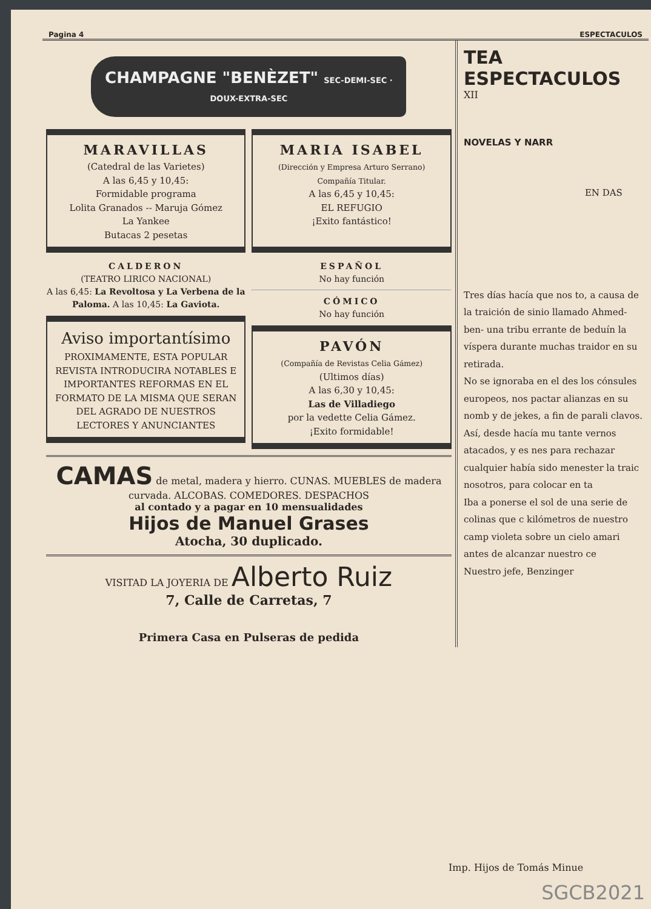Pagina 4 ESPECTACULOS
CHAMPAGNE "BENÈZET" SEC-DEMI-SEC · DOUX-EXTRA-SEC
MARAVILLAS
(Catedral de las Varietes)
A las 6,45 y 10,45:
Formidable programa
Lolita Granados -- Maruja Gómez
La Yankee
Butacas 2 pesetas
MARIA ISABEL
(Dirección y Empresa Arturo Serrano)
Compañía Titular.
A las 6,45 y 10,45:
EL REFUGIO
¡Exito fantástico!
CALDERON
(TEATRO LIRICO NACIONAL)
A las 6,45: La Revoltosa y La Verbena de la Paloma. A las 10,45: La Gaviota.
Aviso importantísimo
PROXIMAMENTE, ESTA POPULAR REVISTA INTRODUCIRA NOTABLES E IMPORTANTES REFORMAS EN EL FORMATO DE LA MISMA QUE SERAN DEL AGRADO DE NUESTROS LECTORES Y ANUNCIANTES
ESPAÑOL
No hay función
CÓMICO
No hay función
PAVÓN
(Compañía de Revistas Celia Gámez)
(Ultimos días)
A las 6,30 y 10,45:
Las de Villadiego
por la vedette Celia Gámez.
¡Exito formidable!
CAMAS de metal, madera y hierro. CUNAS. MUEBLES de madera curvada. ALCOBAS. COMEDORES. DESPACHOS
al contado y a pagar en 10 mensualidades
Hijos de Manuel Grases
Atocha, 30 duplicado.
VISITAD LA JOYERIA DE Alberto Ruiz
7, Calle de Carretas, 7
Primera Casa en Pulseras de pedida
TEA
ESPECTACULOS
XII
NOVELAS Y NARR
EN DAS
Tres días hacía que nos to, a causa de la traición de sinio llamado Ahmed-ben- una tribu errante de beduín la víspera durante muchas traidor en su retirada.
No se ignoraba en el des los cónsules europeos, nos pactar alianzas en su nomb y de jekes, a fin de parali clavos. Así, desde hacía mu tante vernos atacados, y es nes para rechazar cualquier había sido menester la traic nosotros, para colocar en ta
Iba a ponerse el sol de una serie de colinas que c kilómetros de nuestro camp violeta sobre un cielo amari antes de alcanzar nuestro ce
Nuestro jefe, Benzinger
Imp. Hijos de Tomás Minue
SGCB2021